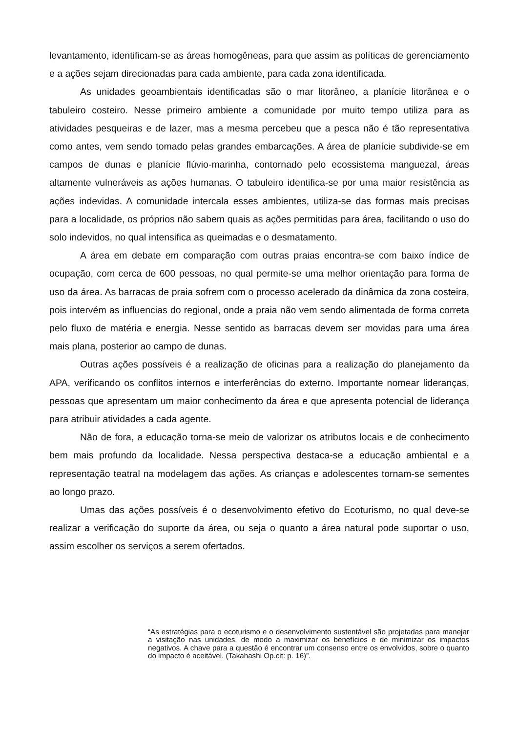levantamento, identificam-se as áreas homogêneas, para que assim as políticas de gerenciamento e a ações sejam direcionadas para cada ambiente, para cada zona identificada.
As unidades geoambientais identificadas são o mar litorâneo, a planície litorânea e o tabuleiro costeiro. Nesse primeiro ambiente a comunidade por muito tempo utiliza para as atividades pesqueiras e de lazer, mas a mesma percebeu que a pesca não é tão representativa como antes, vem sendo tomado pelas grandes embarcações. A área de planície subdivide-se em campos de dunas e planície flúvio-marinha, contornado pelo ecossistema manguezal, áreas altamente vulneráveis as ações humanas. O tabuleiro identifica-se por uma maior resistência as ações indevidas. A comunidade intercala esses ambientes, utiliza-se das formas mais precisas para a localidade, os próprios não sabem quais as ações permitidas para área, facilitando o uso do solo indevidos, no qual intensifica as queimadas e o desmatamento.
A área em debate em comparação com outras praias encontra-se com baixo índice de ocupação, com cerca de 600 pessoas, no qual permite-se uma melhor orientação para forma de uso da área. As barracas de praia sofrem com o processo acelerado da dinâmica da zona costeira, pois intervém as influencias do regional, onde a praia não vem sendo alimentada de forma correta pelo fluxo de matéria e energia. Nesse sentido as barracas devem ser movidas para uma área mais plana, posterior ao campo de dunas.
Outras ações possíveis é a realização de oficinas para a realização do planejamento da APA, verificando os conflitos internos e interferências do externo. Importante nomear lideranças, pessoas que apresentam um maior conhecimento da área e que apresenta potencial de liderança para atribuir atividades a cada agente.
Não de fora, a educação torna-se meio de valorizar os atributos locais e de conhecimento bem mais profundo da localidade. Nessa perspectiva destaca-se a educação ambiental e a representação teatral na modelagem das ações. As crianças e adolescentes tornam-se sementes ao longo prazo.
Umas das ações possíveis é o desenvolvimento efetivo do Ecoturismo, no qual deve-se realizar a verificação do suporte da área, ou seja o quanto a área natural pode suportar o uso, assim escolher os serviços a serem ofertados.
“As estratégias para o ecoturismo e o desenvolvimento sustentável são projetadas para manejar a visitação nas unidades, de modo a maximizar os benefícios e de minimizar os impactos negativos. A chave para a questão é encontrar um consenso entre os envolvidos, sobre o quanto do impacto é aceitável. (Takahashi Op.cit: p. 16)”.